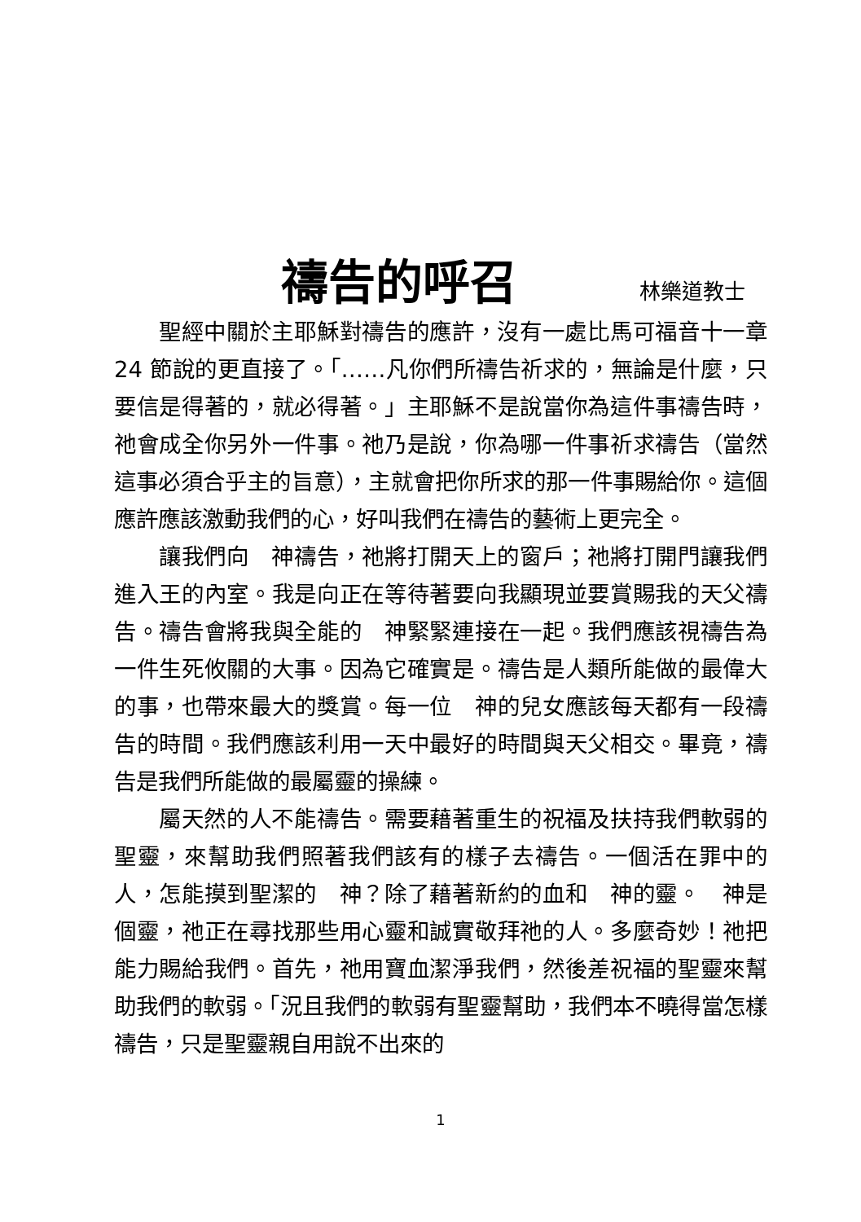禱告的呼召 林樂道教士
聖經中關於主耶穌對禱告的應許，沒有一處比馬可福音十一章 24 節說的更直接了。「……凡你們所禱告祈求的，無論是什麼，只要信是得著的，就必得著。」主耶穌不是說當你為這件事禱告時，祂會成全你另外一件事。祂乃是說，你為哪一件事祈求禱告（當然這事必須合乎主的旨意），主就會把你所求的那一件事賜給你。這個應許應該激動我們的心，好叫我們在禱告的藝術上更完全。
讓我們向　神禱告，祂將打開天上的窗戶；祂將打開門讓我們進入王的內室。我是向正在等待著要向我顯現並要賞賜我的天父禱告。禱告會將我與全能的　神緊緊連接在一起。我們應該視禱告為一件生死攸關的大事。因為它確實是。禱告是人類所能做的最偉大的事，也帶來最大的獎賞。每一位　神的兒女應該每天都有一段禱告的時間。我們應該利用一天中最好的時間與天父相交。畢竟，禱告是我們所能做的最屬靈的操練。
屬天然的人不能禱告。需要藉著重生的祝福及扶持我們軟弱的聖靈，來幫助我們照著我們該有的樣子去禱告。一個活在罪中的人，怎能摸到聖潔的　神？除了藉著新約的血和　神的靈。　神是個靈，祂正在尋找那些用心靈和誠實敬拜祂的人。多麼奇妙！祂把能力賜給我們。首先，祂用寶血潔淨我們，然後差祝福的聖靈來幫助我們的軟弱。「況且我們的軟弱有聖靈幫助，我們本不曉得當怎樣禱告，只是聖靈親自用說不出來的
1